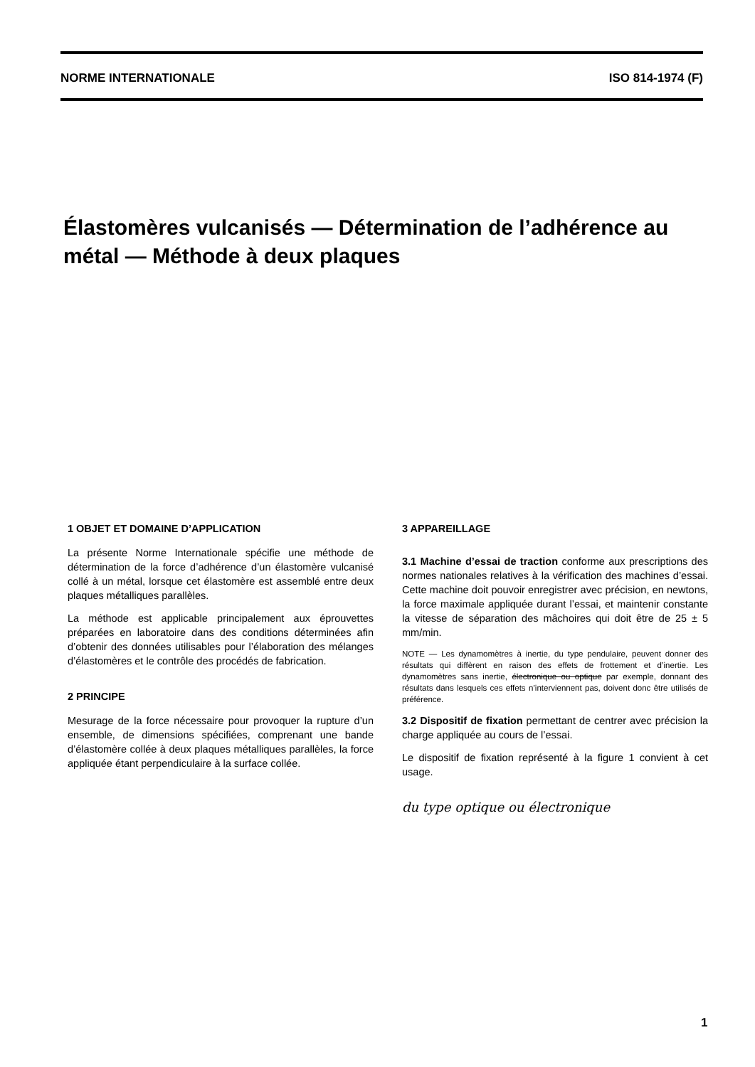NORME INTERNATIONALE ISO 814-1974 (F)
Élastomères vulcanisés — Détermination de l’adhérence au métal — Méthode à deux plaques
1 OBJET ET DOMAINE D’APPLICATION
La présente Norme Internationale spécifie une méthode de détermination de la force d’adhérence d’un élastomère vulcanisé collé à un métal, lorsque cet élastomère est assemblé entre deux plaques métalliques parallèles.
La méthode est applicable principalement aux éprouvettes préparées en laboratoire dans des conditions déterminées afin d’obtenir des données utilisables pour l’élaboration des mélanges d’élastomères et le contrôle des procédés de fabrication.
2 PRINCIPE
Mesurage de la force nécessaire pour provoquer la rupture d’un ensemble, de dimensions spécifiées, comprenant une bande d’élastomère collée à deux plaques métalliques parallèles, la force appliquée étant perpendiculaire à la surface collée.
3 APPAREILLAGE
3.1 Machine d’essai de traction conforme aux prescriptions des normes nationales relatives à la vérification des machines d’essai. Cette machine doit pouvoir enregistrer avec précision, en newtons, la force maximale appliquée durant l’essai, et maintenir constante la vitesse de séparation des mâchoires qui doit être de 25 ± 5 mm/min.
NOTE — Les dynamomètres à inertie, du type pendulaire, peuvent donner des résultats qui diffèrent en raison des effets de frottement et d’inertie. Les dynamomètres sans inertie, électronique ou optique par exemple, donnant des résultats dans lesquels ces effets n’interviennent pas, doivent donc être utilisés de préférence.
3.2 Dispositif de fixation permettant de centrer avec précision la charge appliquée au cours de l’essai.
Le dispositif de fixation représenté à la figure 1 convient à cet usage.
du type optique ou électronique
1